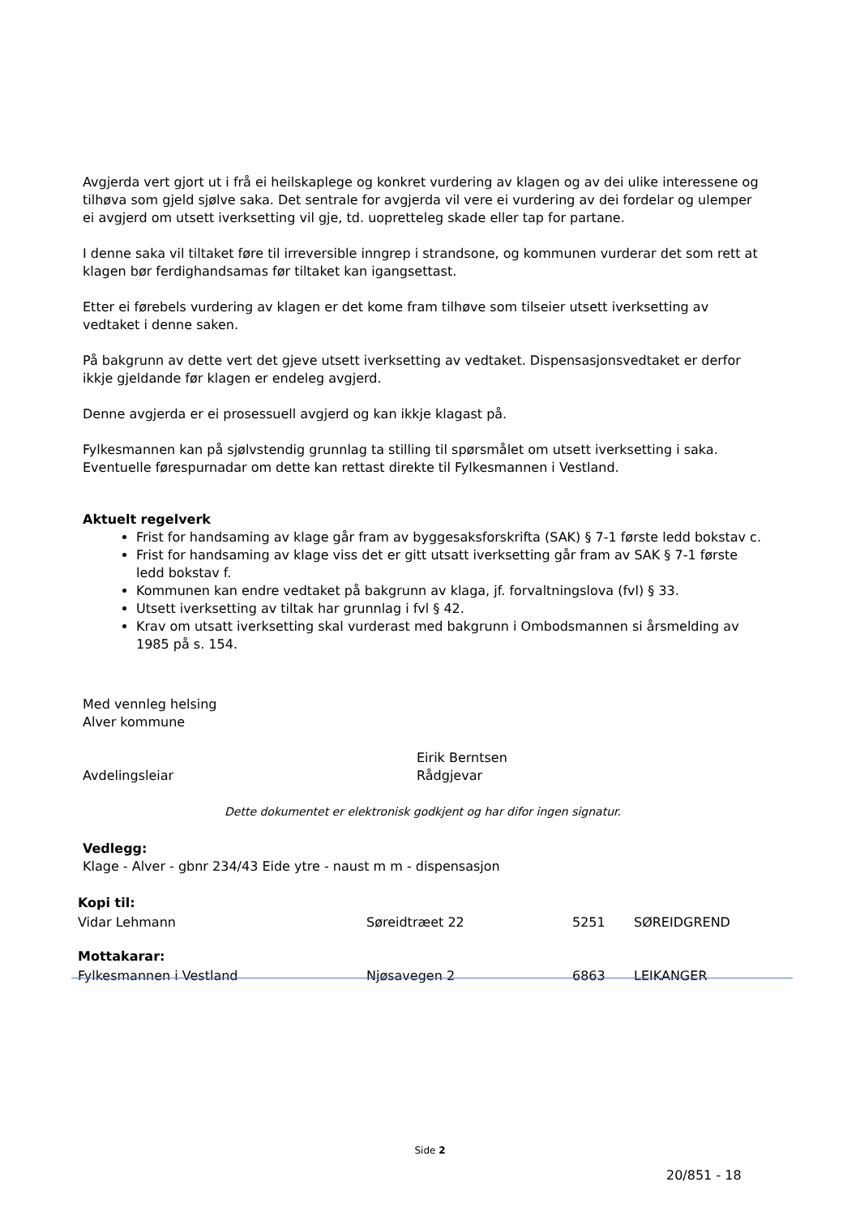Avgjerda vert gjort ut i frå ei heilskaplege og konkret vurdering av klagen og av dei ulike interessene og tilhøva som gjeld sjølve saka. Det sentrale for avgjerda vil vere ei vurdering av dei fordelar og ulemper ei avgjerd om utsett iverksetting vil gje, td. uopretteleg skade eller tap for partane.
I denne saka vil tiltaket føre til irreversible inngrep i strandsone, og kommunen vurderar det som rett at klagen bør ferdighandsamas før tiltaket kan igangsettast.
Etter ei førebels vurdering av klagen er det kome fram tilhøve som tilseier utsett iverksetting av vedtaket i denne saken.
På bakgrunn av dette vert det gjeve utsett iverksetting av vedtaket. Dispensasjonsvedtaket er derfor ikkje gjeldande før klagen er endeleg avgjerd.
Denne avgjerda er ei prosessuell avgjerd og kan ikkje klagast på.
Fylkesmannen kan på sjølvstendig grunnlag ta stilling til spørsmålet om utsett iverksetting i saka. Eventuelle førespurnadar om dette kan rettast direkte til Fylkesmannen i Vestland.
Aktuelt regelverk
Frist for handsaming av klage går fram av byggesaksforskrifta (SAK) § 7-1 første ledd bokstav c.
Frist for handsaming av klage viss det er gitt utsatt iverksetting går fram av SAK § 7-1 første ledd bokstav f.
Kommunen kan endre vedtaket på bakgrunn av klaga, jf. forvaltningslova (fvl) § 33.
Utsett iverksetting av tiltak har grunnlag i fvl § 42.
Krav om utsatt iverksetting skal vurderast med bakgrunn i Ombodsmannen si årsmelding av 1985 på s. 154.
Med vennleg helsing
Alver kommune
Avdelingsleiar Eirik Berntsen
Rådgjevar
Dette dokumentet er elektronisk godkjent og har difor ingen signatur.
Vedlegg:
Klage - Alver - gbnr 234/43 Eide ytre - naust m m - dispensasjon
| Kopi til: | | | |
| Vidar Lehmann | Søreidtræet 22 | 5251 | SØREIDGREND |
| Mottakarar: | | | |
| Fylkesmannen i Vestland | Njøsavegen 2 | 6863 | LEIKANGER |
Side 2
20/851 - 18